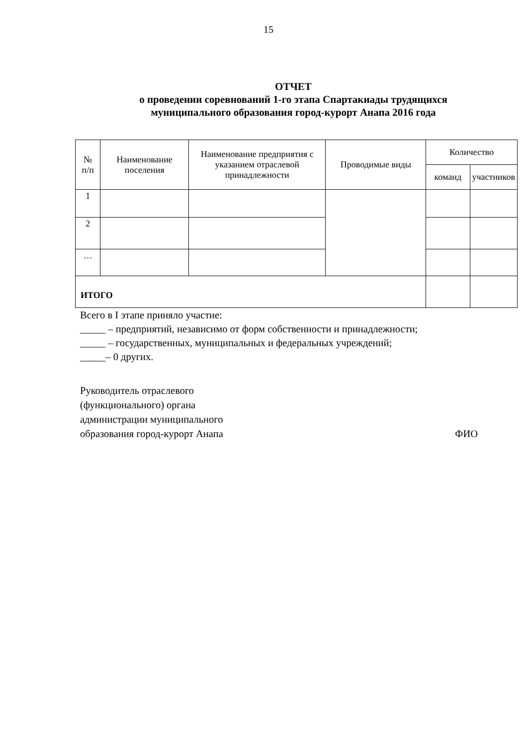15
ОТЧЕТ
о проведении соревнований 1-го этапа Спартакиады трудящихся
муниципального образования город-курорт Анапа 2016 года
| № п/п | Наименование поселения | Наименование предприятия с указанием отраслевой принадлежности | Проводимые виды | Количество | |
| --- | --- | --- | --- | --- | --- |
| | | | | команд | участников |
| 1 | | | | | |
| 2 | | | | | |
| … | | | | | |
| ИТОГО | | | | | |
Всего в I этапе приняло участие:
_____ – предприятий, независимо от форм собственности и принадлежности;
_____ – государственных, муниципальных и федеральных учреждений;
_____– 0 других.
Руководитель отраслевого
(функционального) органа
администрации муниципального
образования город-курорт Анапа ФИО